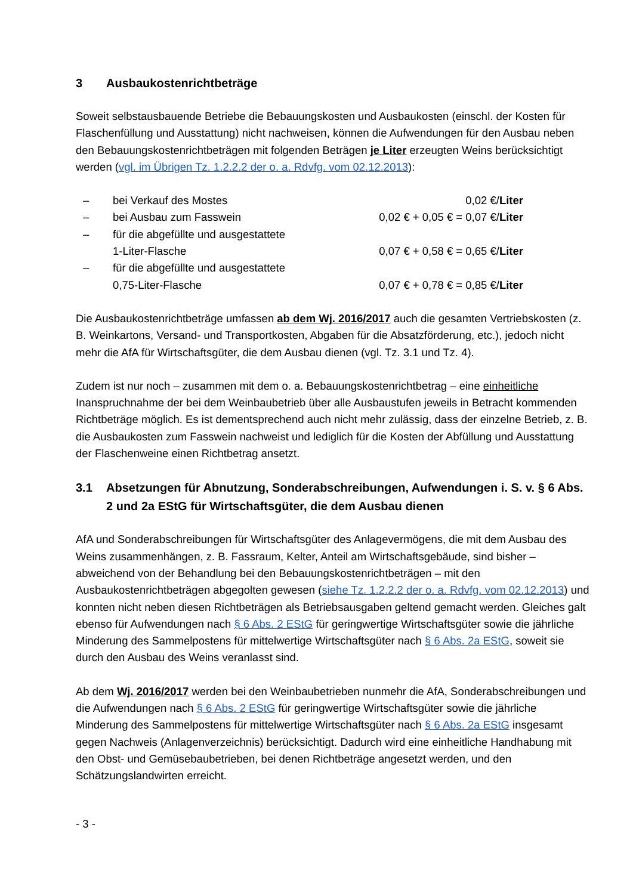3 Ausbaukostenrichtbeträge
Soweit selbstausbauende Betriebe die Bebauungskosten und Ausbaukosten (einschl. der Kosten für Flaschenfüllung und Ausstattung) nicht nachweisen, können die Aufwendungen für den Ausbau neben den Bebauungskostenrichtbeträgen mit folgenden Beträgen je Liter erzeugten Weins berücksichtigt werden (vgl. im Übrigen Tz. 1.2.2.2 der o. a. Rdvfg. vom 02.12.2013):
| – | bei Verkauf des Mostes | 0,02 €/ Liter |
| – | bei Ausbau zum Fasswein | 0,02 € + 0,05 € = 0,07 €/ Liter |
| – | für die abgefüllte und ausgestattete 1-Liter-Flasche | 0,07 € + 0,58 € = 0,65 €/ Liter |
| – | für die abgefüllte und ausgestattete 0,75-Liter-Flasche | 0,07 € + 0,78 € = 0,85 €/ Liter |
Die Ausbaukostenrichtbeträge umfassen ab dem Wj. 2016/2017 auch die gesamten Vertriebskosten (z. B. Weinkartons, Versand- und Transportkosten, Abgaben für die Absatzförderung, etc.), jedoch nicht mehr die AfA für Wirtschaftsgüter, die dem Ausbau dienen (vgl. Tz. 3.1 und Tz. 4).
Zudem ist nur noch – zusammen mit dem o. a. Bebauungskostenrichtbetrag – eine einheitliche Inanspruchnahme der bei dem Weinbaubetrieb über alle Ausbaustufen jeweils in Betracht kommenden Richtbeträge möglich. Es ist dementsprechend auch nicht mehr zulässig, dass der einzelne Betrieb, z. B. die Ausbaukosten zum Fasswein nachweist und lediglich für die Kosten der Abfüllung und Ausstattung der Flaschenweine einen Richtbetrag ansetzt.
3.1 Absetzungen für Abnutzung, Sonderabschreibungen, Aufwendungen i. S. v. § 6 Abs. 2 und 2a EStG für Wirtschaftsgüter, die dem Ausbau dienen
AfA und Sonderabschreibungen für Wirtschaftsgüter des Anlagevermögens, die mit dem Ausbau des Weins zusammenhängen, z. B. Fassraum, Kelter, Anteil am Wirtschaftsgebäude, sind bisher – abweichend von der Behandlung bei den Bebauungskostenrichtbeträgen – mit den Ausbaukostenrichtbeträgen abgegolten gewesen (siehe Tz. 1.2.2.2 der o. a. Rdvfg. vom 02.12.2013) und konnten nicht neben diesen Richtbeträgen als Betriebsausgaben geltend gemacht werden. Gleiches galt ebenso für Aufwendungen nach § 6 Abs. 2 EStG für geringwertige Wirtschaftsgüter sowie die jährliche Minderung des Sammelpostens für mittelwertige Wirtschaftsgüter nach § 6 Abs. 2a EStG, soweit sie durch den Ausbau des Weins veranlasst sind.
Ab dem Wj. 2016/2017 werden bei den Weinbaubetrieben nunmehr die AfA, Sonderabschreibungen und die Aufwendungen nach § 6 Abs. 2 EStG für geringwertige Wirtschaftsgüter sowie die jährliche Minderung des Sammelpostens für mittelwertige Wirtschaftsgüter nach § 6 Abs. 2a EStG insgesamt gegen Nachweis (Anlagenverzeichnis) berücksichtigt. Dadurch wird eine einheitliche Handhabung mit den Obst- und Gemüsebaubetrieben, bei denen Richtbeträge angesetzt werden, und den Schätzungslandwirten erreicht.
- 3 -